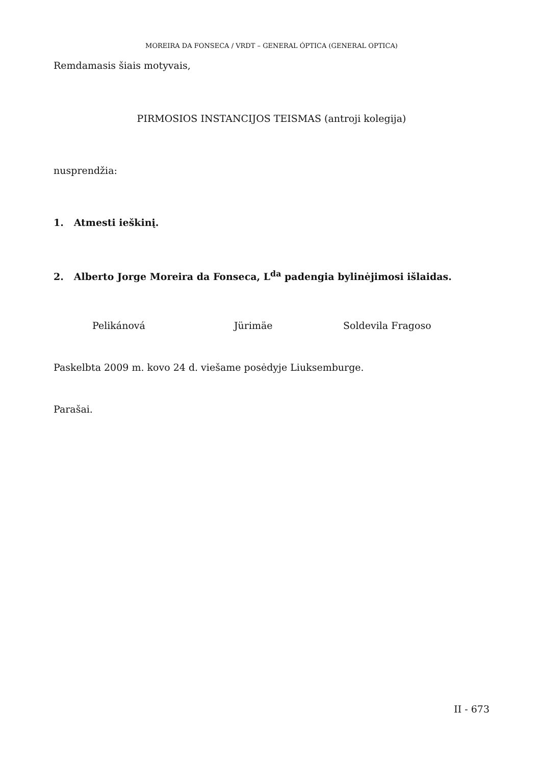MOREIRA DA FONSECA / VRDT – GENERAL ÓPTICA (GENERAL OPTICA)
Remdamasis šiais motyvais,
PIRMOSIOS INSTANCIJOS TEISMAS (antroji kolegija)
nusprendžia:
1. Atmesti ieškinį.
2. Alberto Jorge Moreira da Fonseca, L<sup>da</sup> padengia bylinėjimosi išlaidas.
Pelikánová Jürimäe Soldevila Fragoso
Paskelbta 2009 m. kovo 24 d. viešame posėdyje Liuksemburge.
Parašai.
II - 673